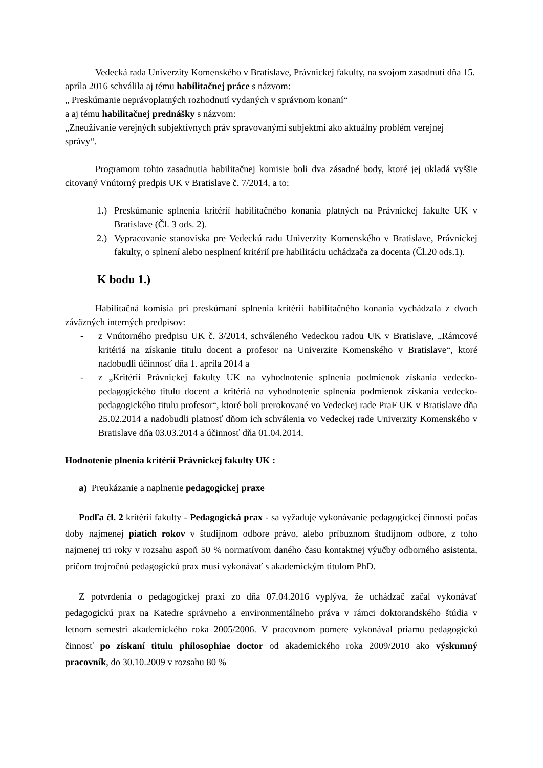Vedecká rada Univerzity Komenského v Bratislave, Právnickej fakulty, na svojom zasadnutí dňa 15. apríla 2016 schválila aj tému habilitačnej práce s názvom:
„ Preskúmanie neprávoplatných rozhodnutí vydaných v správnom konaní“
a aj tému habilitačnej prednášky s názvom:
„Zneužívanie verejných subjektívnych práv spravovanými subjektmi ako aktuálny problém verejnej správy“.
Programom tohto zasadnutia habilitačnej komisie boli dva zásadné body, ktoré jej ukladá vyššie citovaný Vnútorný predpis UK v Bratislave č. 7/2014, a to:
1.) Preskúmanie splnenia kritérií habilitačného konania platných na Právnickej fakulte UK v Bratislave (Čl. 3 ods. 2).
2.) Vypracovanie stanoviska pre Vedeckú radu Univerzity Komenského v Bratislave, Právnickej fakulty, o splnení alebo nesplnení kritérií pre habilitáciu uchádzača za docenta (Čl.20 ods.1).
K bodu 1.)
Habilitačná komisia pri preskúmaní splnenia kritérií habilitačného konania vychádzala z dvoch záväzných interných predpisov:
- z Vnútorného predpisu UK č. 3/2014, schváleného Vedeckou radou UK v Bratislave, „Rámcové kritériá na získanie titulu docent a profesor na Univerzite Komenského v Bratislave“, ktoré nadobudli účinnosť dňa 1. apríla 2014 a
- z „Kritérií Právnickej fakulty UK na vyhodnotenie splnenia podmienok získania vedecko-pedagogického titulu docent a kritériá na vyhodnotenie splnenia podmienok získania vedecko-pedagogického titulu profesor“, ktoré boli prerokované vo Vedeckej rade PraF UK v Bratislave dňa 25.02.2014 a nadobudli platnosť dňom ich schválenia vo Vedeckej rade Univerzity Komenského v Bratislave dňa 03.03.2014 a účinnosť dňa 01.04.2014.
Hodnotenie plnenia kritérií Právnickej fakulty UK :
a) Preukázanie a naplnenie pedagogickej praxe
Podľa čl. 2 kritérií fakulty - Pedagogická prax - sa vyžaduje vykonávanie pedagogickej činnosti počas doby najmenej piatich rokov v študijnom odbore právo, alebo príbuznom študijnom odbore, z toho najmenej tri roky v rozsahu aspoň 50 % normatívom daného času kontaktnej výučby odborného asistenta, pričom trojročnú pedagogickú prax musí vykonávať s akademickým titulom PhD.
Z potvrdenia o pedagogickej praxi zo dňa 07.04.2016 vyplýva, že uchádzač začal vykonávať pedagogickú prax na Katedre správneho a environmentálneho práva v rámci doktorandského štúdia v letnom semestri akademického roka 2005/2006. V pracovnom pomere vykonával priamu pedagogickú činnosť po získaní titulu philosophiae doctor od akademického roka 2009/2010 ako výskumný pracovník, do 30.10.2009 v rozsahu 80 %